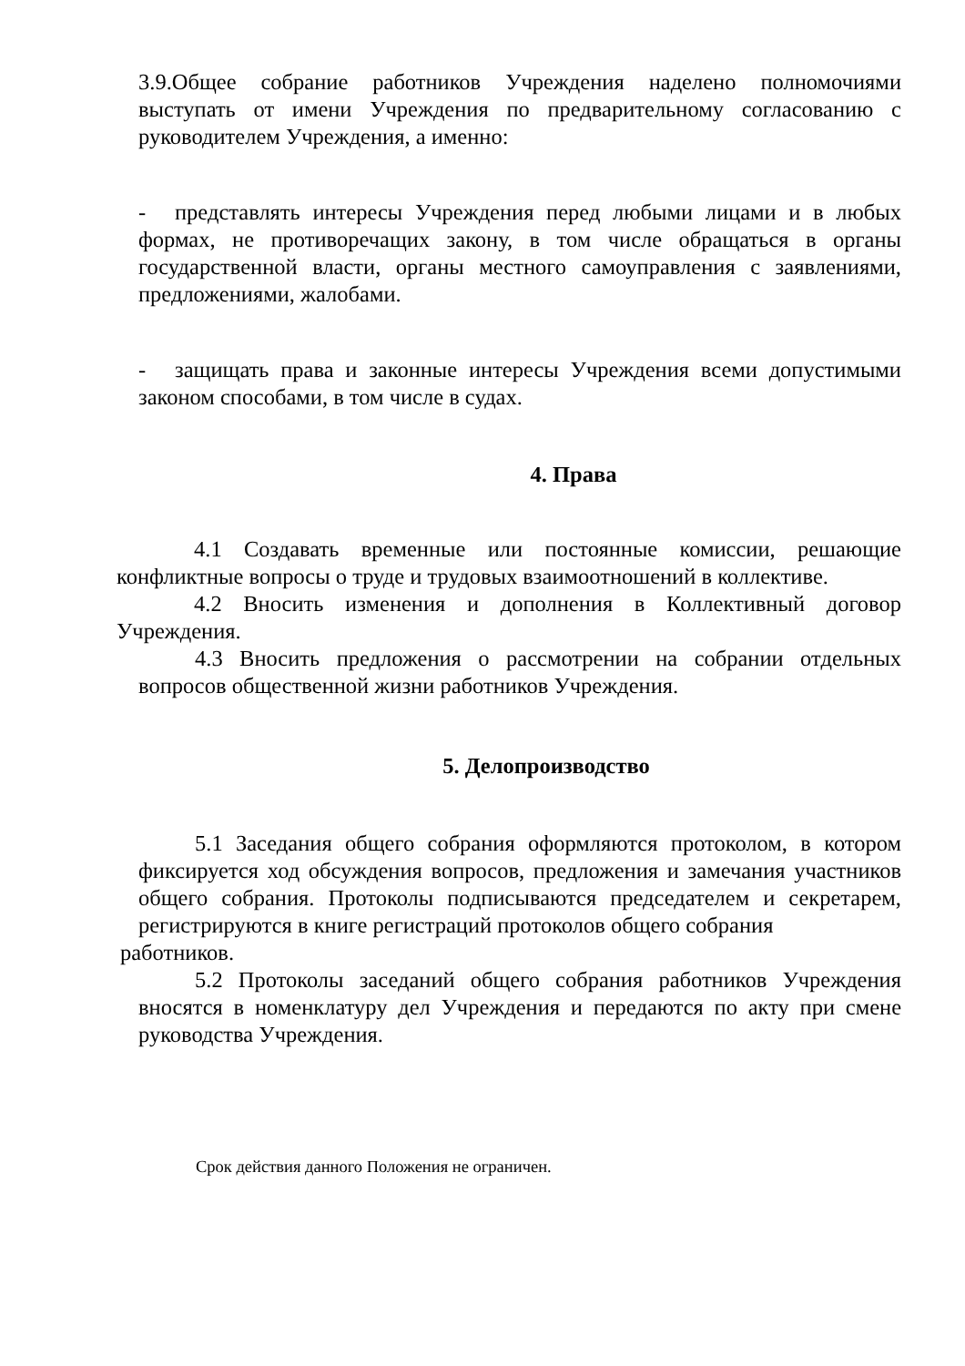3.9.Общее собрание работников Учреждения наделено полномочиями выступать от имени Учреждения по предварительному согласованию с руководителем Учреждения, а именно:
- представлять интересы Учреждения перед любыми лицами и в любых формах, не противоречащих закону, в том числе обращаться в органы государственной власти, органы местного самоуправления с заявлениями, предложениями, жалобами.
- защищать права и законные интересы Учреждения всеми допустимыми законом способами, в том числе в судах.
4. Права
4.1 Создавать временные или постоянные комиссии, решающие конфликтные вопросы о труде и трудовых взаимоотношений в коллективе.
4.2 Вносить изменения и дополнения в Коллективный договор Учреждения.
4.3 Вносить предложения о рассмотрении на собрании отдельных вопросов общественной жизни работников Учреждения.
5. Делопроизводство
5.1 Заседания общего собрания оформляются протоколом, в котором фиксируется ход обсуждения вопросов, предложения и замечания участников общего собрания. Протоколы подписываются председателем и секретарем, регистрируются в книге регистраций протоколов общего собрания
работников.
5.2 Протоколы заседаний общего собрания работников Учреждения вносятся в номенклатуру дел Учреждения и передаются по акту при смене руководства Учреждения.
Срок действия данного Положения не ограничен.